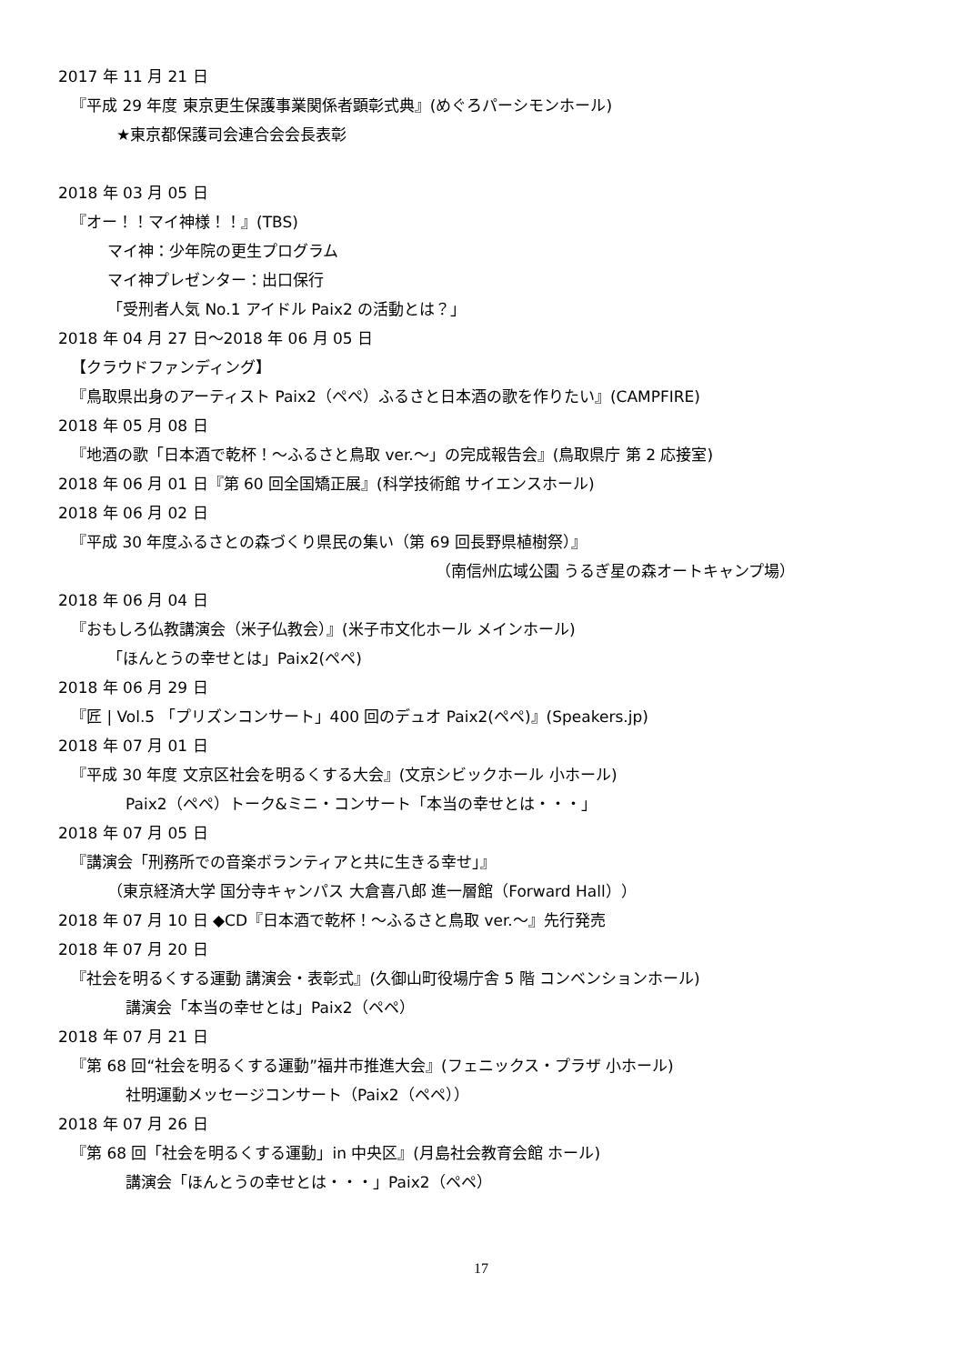2017 年 11 月 21 日
『平成 29 年度 東京更生保護事業関係者顕彰式典』(めぐろパーシモンホール)
★東京都保護司会連合会会長表彰
2018 年 03 月 05 日
『オー！！マイ神様！！』(TBS)
マイ神：少年院の更生プログラム
マイ神プレゼンター：出口保行
「受刑者人気 No.1 アイドル Paix2 の活動とは？」
2018 年 04 月 27 日～2018 年 06 月 05 日
【クラウドファンディング】
『鳥取県出身のアーティスト Paix2（ペペ）ふるさと日本酒の歌を作りたい』(CAMPFIRE)
2018 年 05 月 08 日
『地酒の歌「日本酒で乾杯！～ふるさと鳥取 ver.～」の完成報告会』(鳥取県庁 第 2 応接室)
2018 年 06 月 01 日『第 60 回全国矯正展』(科学技術館 サイエンスホール)
2018 年 06 月 02 日
『平成 30 年度ふるさとの森づくり県民の集い（第 69 回長野県植樹祭）』
（南信州広域公園 うるぎ星の森オートキャンプ場）
2018 年 06 月 04 日
『おもしろ仏教講演会（米子仏教会）』(米子市文化ホール メインホール)
「ほんとうの幸せとは」Paix2(ペペ)
2018 年 06 月 29 日
『匠 | Vol.5 「プリズンコンサート」400 回のデュオ Paix2(ペペ)』(Speakers.jp)
2018 年 07 月 01 日
『平成 30 年度 文京区社会を明るくする大会』(文京シビックホール 小ホール)
Paix2（ペペ）トーク&ミニ・コンサート「本当の幸せとは・・・」
2018 年 07 月 05 日
『講演会「刑務所での音楽ボランティアと共に生きる幸せ」』
（東京経済大学 国分寺キャンパス 大倉喜八郎 進一層館（Forward Hall））
2018 年 07 月 10 日 ◆CD『日本酒で乾杯！～ふるさと鳥取 ver.～』先行発売
2018 年 07 月 20 日
『社会を明るくする運動 講演会・表彰式』(久御山町役場庁舎 5 階 コンベンションホール)
講演会「本当の幸せとは」Paix2（ペペ）
2018 年 07 月 21 日
『第 68 回“社会を明るくする運動”福井市推進大会』(フェニックス・プラザ 小ホール)
社明運動メッセージコンサート（Paix2（ペペ））
2018 年 07 月 26 日
『第 68 回「社会を明るくする運動」in 中央区』(月島社会教育会館 ホール)
講演会「ほんとうの幸せとは・・・」Paix2（ペペ）
17